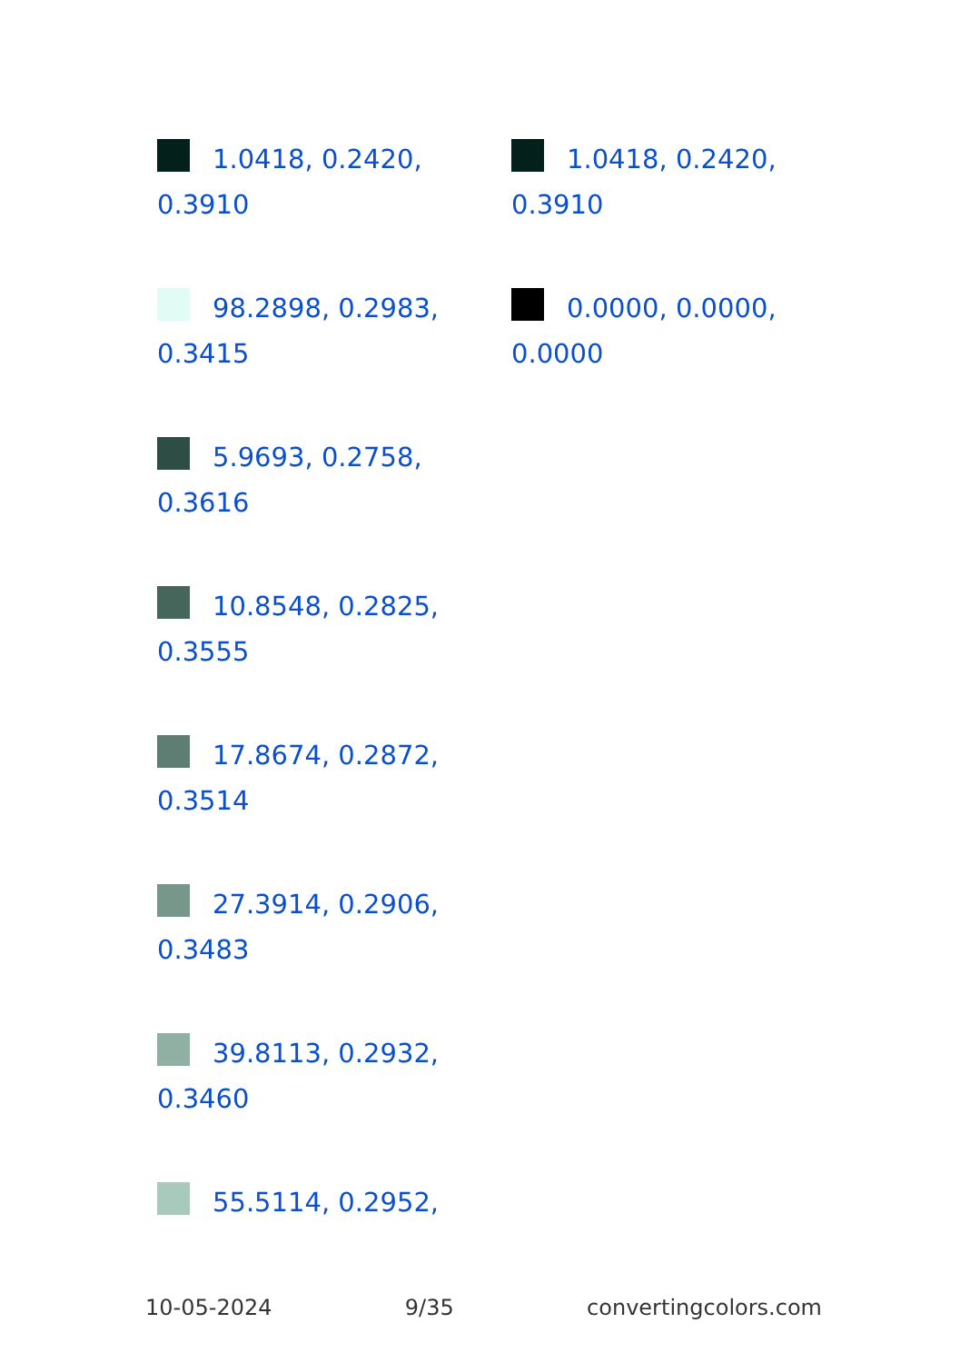1.0418, 0.2420,
0.3910
98.2898, 0.2983,
0.3415
5.9693, 0.2758,
0.3616
10.8548, 0.2825,
0.3555
17.8674, 0.2872,
0.3514
27.3914, 0.2906,
0.3483
39.8113, 0.2932,
0.3460
55.5114, 0.2952,
1.0418, 0.2420,
0.3910
0.0000, 0.0000,
0.0000
10-05-2024 9/35 convertingcolors.com